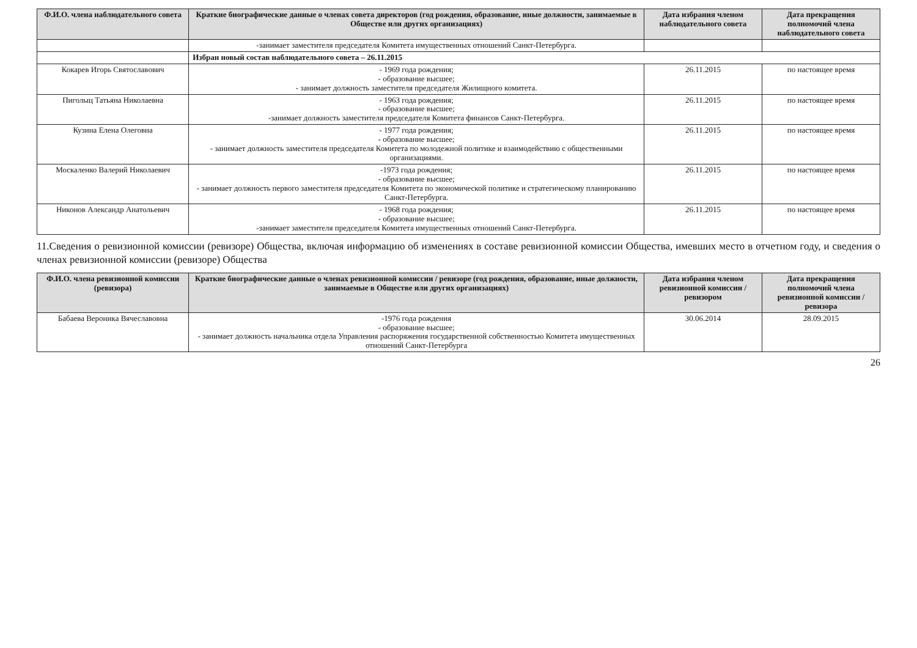| Ф.И.О. члена наблюдательного совета | Краткие биографические данные о членах совета директоров (год рождения, образование, иные должности, занимаемые в Обществе или других организациях) | Дата избрания членом наблюдательного совета | Дата прекращения полномочий члена наблюдательного совета |
| --- | --- | --- | --- |
| | -занимает заместителя председателя Комитета имущественных отношений Санкт-Петербурга. | | |
| | Избран новый состав наблюдательного совета – 26.11.2015 | | |
| Кокарев Игорь Святославович | - 1969 года рождения; - образование высшее; - занимает должность заместителя председателя Жилищного комитета. | 26.11.2015 | по настоящее время |
| Пиголыц Татьяна Николаевна | - 1963 года рождения; - образование высшее; -занимает должность заместителя председателя Комитета финансов Санкт-Петербурга. | 26.11.2015 | по настоящее время |
| Кузина Елена Олеговна | - 1977 года рождения; - образование высшее; - занимает должность заместителя председателя Комитета по молодежной политике и взаимодействию с общественными организациями. | 26.11.2015 | по настоящее время |
| Москаленко Валерий Николаевич | -1973 года рождения; - образование высшее; - занимает должность первого заместителя председателя Комитета по экономической политике и стратегическому планированию Санкт-Петербурга. | 26.11.2015 | по настоящее время |
| Никонов Александр Анатольевич | - 1968 года рождения; - образование высшее; -занимает заместителя председателя Комитета имущественных отношений Санкт-Петербурга. | 26.11.2015 | по настоящее время |
11.Сведения о ревизионной комиссии (ревизоре) Общества, включая информацию об изменениях в составе ревизионной комиссии Общества, имевших место в отчетном году, и сведения о членах ревизионной комиссии (ревизоре) Общества
| Ф.И.О. члена ревизионной комиссии (ревизора) | Краткие биографические данные о членах ревизионной комиссии / ревизоре (год рождения, образование, иные должности, занимаемые в Обществе или других организациях) | Дата избрания членом ревизионной комиссии / ревизором | Дата прекращения полномочий члена ревизионной комиссии / ревизора |
| --- | --- | --- | --- |
| Бабаева Вероника Вячеславовна | -1976 года рождения - образование высшее; - занимает должность начальника отдела Управления распоряжения государственной собственностью Комитета имущественных отношений Санкт-Петербурга | 30.06.2014 | 28.09.2015 |
26